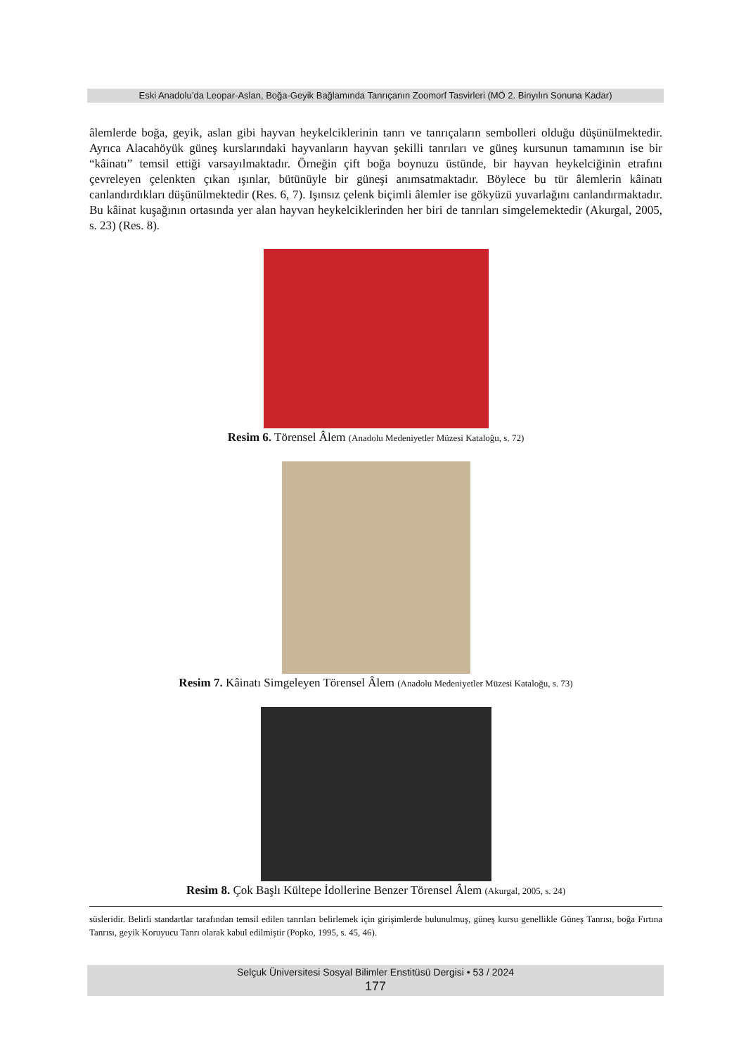Eski Anadolu’da Leopar-Aslan, Boğa-Geyik Bağlamında Tanrıçanın Zoomorf Tasvirleri (MÖ 2. Binyılın Sonuna Kadar)
âlemlerde boğa, geyik, aslan gibi hayvan heykelciklerinin tanrı ve tanrıçaların sembolleri olduğu düşünülmektedir. Ayrıca Alacahöyük güneş kurslarındaki hayvanların hayvan şekilli tanrıları ve güneş kursunun tamamının ise bir “kâinatı” temsil ettiği varsayılmaktadır. Örneğin çift boğa boynuzu üstünde, bir hayvan heykelciğinin etrafını çevreleyen çelenkten çıkan ışınlar, bütünüyle bir güneşi anımsatmaktadır. Böylece bu tür âlemlerin kâinatı canlandırdıkları düşünülmektedir (Res. 6, 7). Işınsız çelenk biçimli âlemler ise gökyüzü yuvarlağını canlandırmaktadır. Bu kâinat kuşağının ortasında yer alan hayvan heykelciklerinden her biri de tanrıları simgelemektedir (Akurgal, 2005, s. 23) (Res. 8).
Resim 6. Törensel Âlem (Anadolu Medeniyetler Müzesi Kataloğu, s. 72)
Resim 7. Kâinatı Simgeleyen Törensel Âlem (Anadolu Medeniyetler Müzesi Kataloğu, s. 73)
Resim 8. Çok Başlı Kültepe İdollerine Benzer Törensel Âlem (Akurgal, 2005, s. 24)
süsleridir. Belirli standartlar tarafından temsil edilen tanrıları belirlemek için girişimlerde bulunulmuş, güneş kursu genellikle Güneş Tanrısı, boğa Fırtına Tanrısı, geyik Koruyucu Tanrı olarak kabul edilmiştir (Popko, 1995, s. 45, 46).
Selçuk Üniversitesi Sosyal Bilimler Enstitüsü Dergisi • 53 / 2024
177